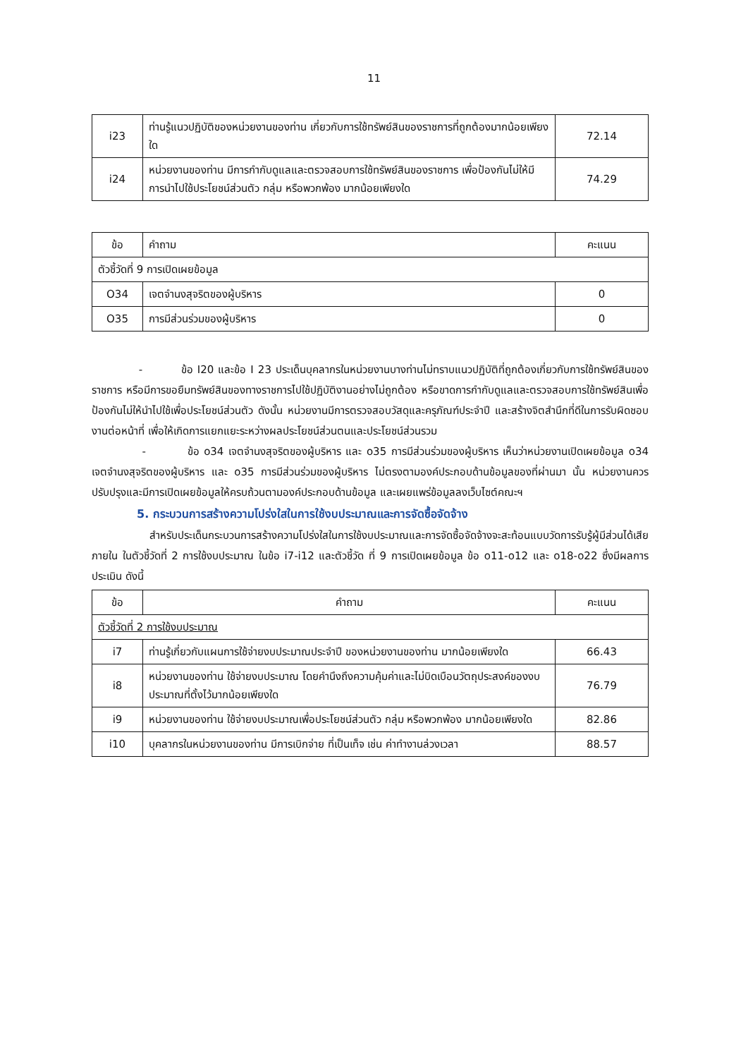11
| i23 | ท่านรู้แนวปฏิบัติของหน่วยงานของท่าน เกี่ยวกับการใช้ทรัพย์สินของราชการที่ถูกต้องมากน้อยเพียงใด | 72.14 |
| i24 | หน่วยงานของท่าน มีการกำกับดูแลและตรวจสอบการใช้ทรัพย์สินของราชการ เพื่อป้องกันไม่ให้มีการนำไปใช้ประโยชน์ส่วนตัว กลุ่ม หรือพวกพ้อง มากน้อยเพียงใด | 74.29 |
| ข้อ | คำถาม | คะแนน |
| --- | --- | --- |
| ตัวชี้วัดที่ 9 การเปิดเผยข้อมูล | | |
| O34 | เจตจำนงสุจริตของผู้บริหาร | 0 |
| O35 | การมีส่วนร่วมของผู้บริหาร | 0 |
- ข้อ I20 และข้อ I 23 ประเด็นบุคลากรในหน่วยงานบางท่านไม่ทราบแนวปฏิบัติที่ถูกต้องเกี่ยวกับการใช้ทรัพย์สินของราชการ หรือมีการขอยืมทรัพย์สินของทางราชการไปใช้ปฏิบัติงานอย่างไม่ถูกต้อง หรือขาดการกำกับดูแลและตรวจสอบการใช้ทรัพย์สินเพื่อป้องกันไม่ให้นำไปใช้เพื่อประโยชน์ส่วนตัว ดังนั้น หน่วยงานมีการตรวจสอบวัสดุและครุภัณฑ์ประจำปี และสร้างจิตสำนึกที่ดีในการรับผิดชอบงานต่อหน้าที่ เพื่อให้เกิดการแยกแยะระหว่างผลประโยชน์ส่วนตนและประโยชน์ส่วนรวม
- ข้อ o34 เจตจำนงสุจริตของผู้บริหาร และ o35 การมีส่วนร่วมของผู้บริหาร เห็นว่าหน่วยงานเปิดเผยข้อมูล o34 เจตจำนงสุจริตของผู้บริหาร และ o35 การมีส่วนร่วมของผู้บริหาร ไม่ตรงตามองค์ประกอบด้านข้อมูลของที่ผ่านมา นั้น หน่วยงานควรปรับปรุงและมีการเปิดเผยข้อมูลให้ครบถ้วนตามองค์ประกอบด้านข้อมูล และเผยแพร่ข้อมูลลงเว็บไซต์คณะฯ
5. กระบวนการสร้างความโปร่งใสในการใช้งบประมาณและการจัดซื้อจัดจ้าง
สำหรับประเด็นกระบวนการสร้างความโปร่งใสในการใช้งบประมาณและการจัดซื้อจัดจ้างจะสะท้อนแบบวัดการรับรู้ผู้มีส่วนได้เสียภายใน ในตัวชี้วัดที่ 2 การใช้งบประมาณ ในข้อ i7-i12 และตัวชี้วัด ที่ 9 การเปิดเผยข้อมูล ข้อ o11-o12 และ o18-o22 ซึ่งมีผลการประเมิน ดังนี้
| ข้อ | คำถาม | คะแนน |
| --- | --- | --- |
| ตัวชี้วัดที่ 2 การใช้งบประมาณ | | |
| i7 | ท่านรู้เกี่ยวกับแผนการใช้จ่ายงบประมาณประจำปี ของหน่วยงานของท่าน มากน้อยเพียงใด | 66.43 |
| i8 | หน่วยงานของท่าน ใช้จ่ายงบประมาณ โดยคำนึงถึงความคุ้มค่าและไม่บิดเบือนวัตถุประสงค์ของงบประมาณที่ตั้งไว้มากน้อยเพียงใด | 76.79 |
| i9 | หน่วยงานของท่าน ใช้จ่ายงบประมาณเพื่อประโยชน์ส่วนตัว กลุ่ม หรือพวกพ้อง มากน้อยเพียงใด | 82.86 |
| i10 | บุคลากรในหน่วยงานของท่าน มีการเบิกจ่าย ที่เป็นเท็จ เช่น ค่าทำงานล่วงเวลา | 88.57 |